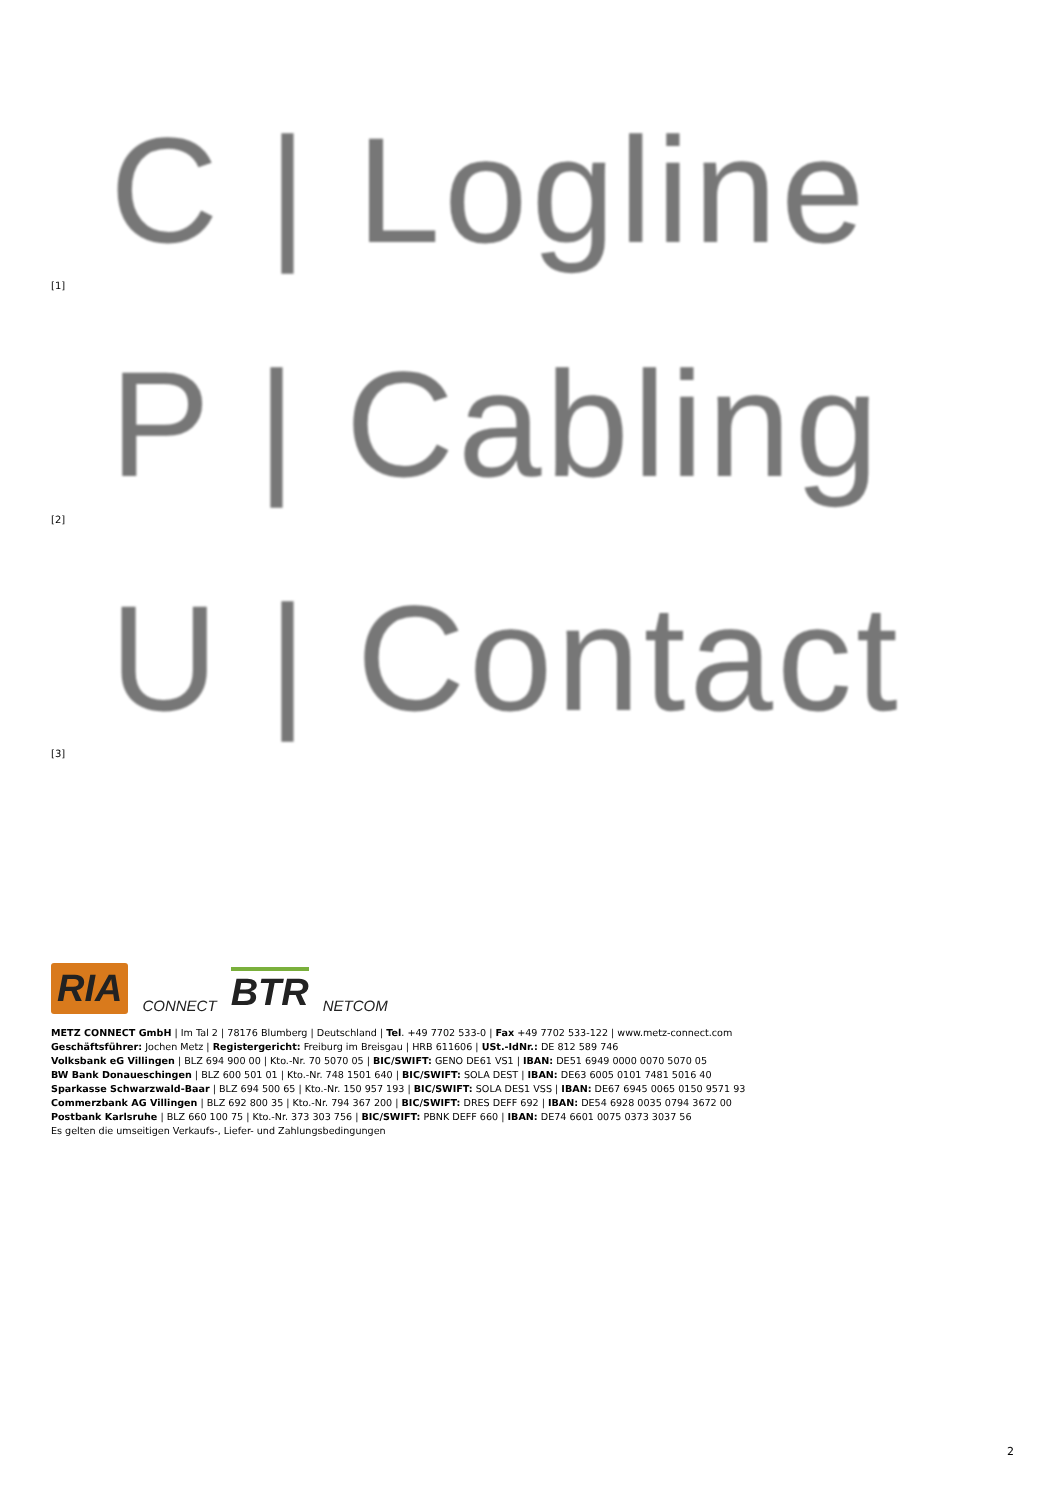C | Logline
[1]
P | Cabling
[2]
U | Contact
[3]
RIA CONNECT BTR NETCOM
METZ CONNECT GmbH | Im Tal 2 | 78176 Blumberg | Deutschland | Tel. +49 7702 533-0 | Fax +49 7702 533-122 | www.metz-connect.com
Geschäftsführer: Jochen Metz | Registergericht: Freiburg im Breisgau | HRB 611606 | USt.-IdNr.: DE 812 589 746
Volksbank eG Villingen | BLZ 694 900 00 | Kto.-Nr. 70 5070 05 | BIC/SWIFT: GENO DE61 VS1 | IBAN: DE51 6949 0000 0070 5070 05
BW Bank Donaueschingen | BLZ 600 501 01 | Kto.-Nr. 748 1501 640 | BIC/SWIFT: SOLA DEST | IBAN: DE63 6005 0101 7481 5016 40
Sparkasse Schwarzwald-Baar | BLZ 694 500 65 | Kto.-Nr. 150 957 193 | BIC/SWIFT: SOLA DES1 VSS | IBAN: DE67 6945 0065 0150 9571 93
Commerzbank AG Villingen | BLZ 692 800 35 | Kto.-Nr. 794 367 200 | BIC/SWIFT: DRES DEFF 692 | IBAN: DE54 6928 0035 0794 3672 00
Postbank Karlsruhe | BLZ 660 100 75 | Kto.-Nr. 373 303 756 | BIC/SWIFT: PBNK DEFF 660 | IBAN: DE74 6601 0075 0373 3037 56
Es gelten die umseitigen Verkaufs-, Liefer- und Zahlungsbedingungen
2